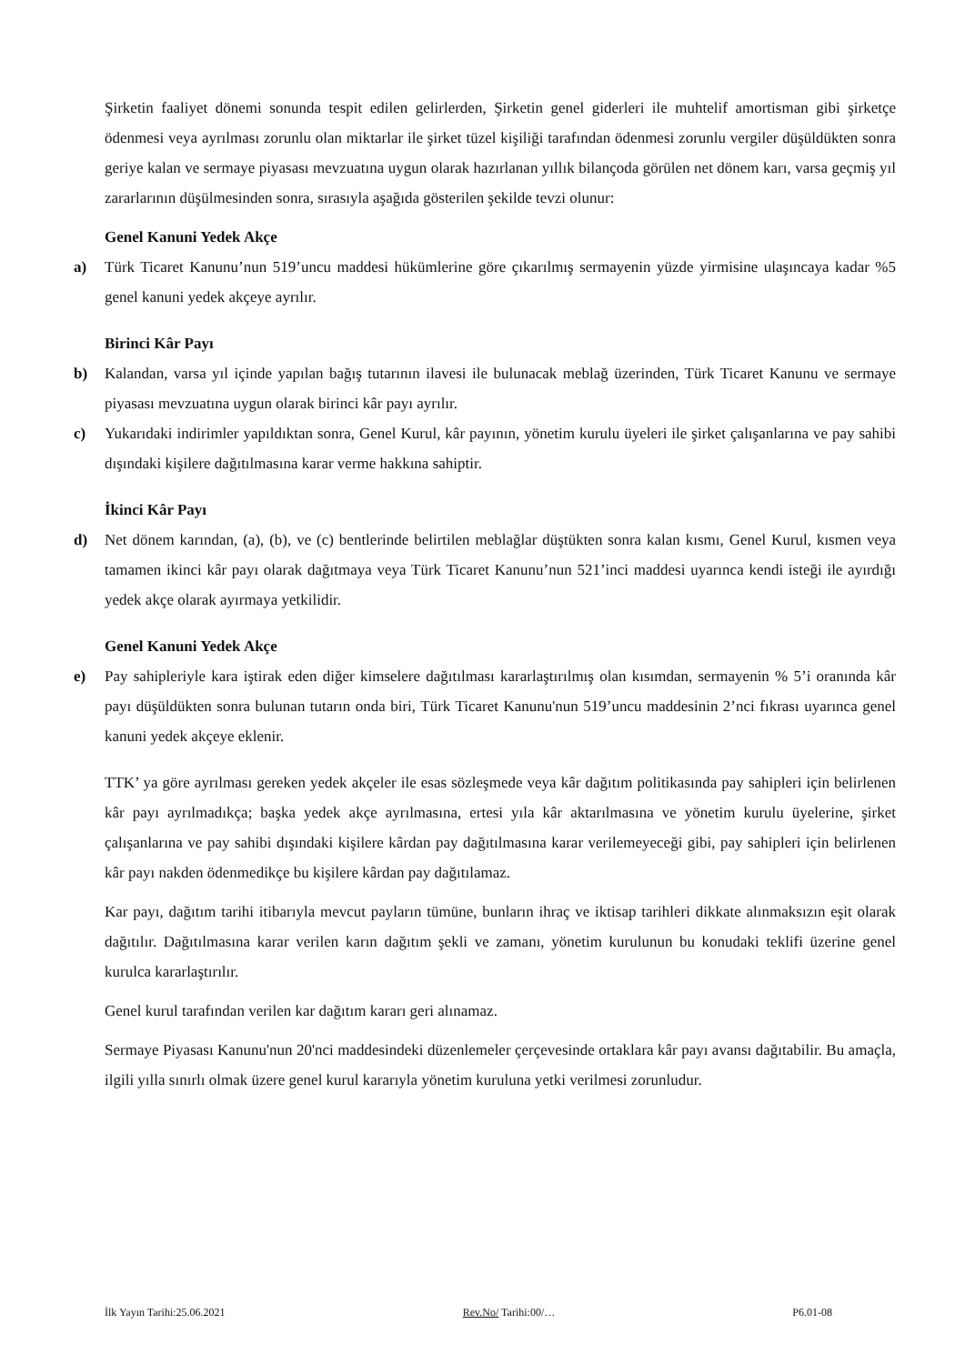Şirketin faaliyet dönemi sonunda tespit edilen gelirlerden, Şirketin genel giderleri ile muhtelif amortisman gibi şirketçe ödenmesi veya ayrılması zorunlu olan miktarlar ile şirket tüzel kişiliği tarafından ödenmesi zorunlu vergiler düşüldükten sonra geriye kalan ve sermaye piyasası mevzuatına uygun olarak hazırlanan yıllık bilançoda görülen net dönem karı, varsa geçmiş yıl zararlarının düşülmesinden sonra, sırasıyla aşağıda gösterilen şekilde tevzi olunur:
Genel Kanuni Yedek Akçe
a) Türk Ticaret Kanunu’nun 519’uncu maddesi hükümlerine göre çıkarılmış sermayenin yüzde yirmisine ulaşıncaya kadar %5 genel kanuni yedek akçeye ayrılır.
Birinci Kâr Payı
b) Kalandan, varsa yıl içinde yapılan bağış tutarının ilavesi ile bulunacak meblağ üzerinden, Türk Ticaret Kanunu ve sermaye piyasası mevzuatına uygun olarak birinci kâr payı ayrılır.
c) Yukarıdaki indirimler yapıldıktan sonra, Genel Kurul, kâr payının, yönetim kurulu üyeleri ile şirket çalışanlarına ve pay sahibi dışındaki kişilere dağıtılmasına karar verme hakkına sahiptir.
İkinci Kâr Payı
d) Net dönem karından, (a), (b), ve (c) bentlerinde belirtilen meblağlar düştükten sonra kalan kısmı, Genel Kurul, kısmen veya tamamen ikinci kâr payı olarak dağıtmaya veya Türk Ticaret Kanunu’nun 521’inci maddesi uyarınca kendi isteği ile ayırdığı yedek akçe olarak ayırmaya yetkilidir.
Genel Kanuni Yedek Akçe
e) Pay sahipleriyle kara iştirak eden diğer kimselere dağıtılması kararlaştırılmış olan kısımdan, sermayenin % 5’i oranında kâr payı düşüldükten sonra bulunan tutarın onda biri, Türk Ticaret Kanunu'nun 519’uncu maddesinin 2’nci fıkrası uyarınca genel kanuni yedek akçeye eklenir.
TTK’ ya göre ayrılması gereken yedek akçeler ile esas sözleşmede veya kâr dağıtım politikasında pay sahipleri için belirlenen kâr payı ayrılmadıkça; başka yedek akçe ayrılmasına, ertesi yıla kâr aktarılmasına ve yönetim kurulu üyelerine, şirket çalışanlarına ve pay sahibi dışındaki kişilere kârdan pay dağıtılmasına karar verilemeyeceği gibi, pay sahipleri için belirlenen kâr payı nakden ödenmedikçe bu kişilere kârdan pay dağıtılamaz.
Kar payı, dağıtım tarihi itibarıyla mevcut payların tümüne, bunların ihraç ve iktisap tarihleri dikkate alınmaksızın eşit olarak dağıtılır. Dağıtılmasına karar verilen karın dağıtım şekli ve zamanı, yönetim kurulunun bu konudaki teklifi üzerine genel kurulca kararlaştırılır.
Genel kurul tarafından verilen kar dağıtım kararı geri alınamaz.
Sermaye Piyasası Kanunu'nun 20'nci maddesindeki düzenlemeler çerçevesinde ortaklara kâr payı avansı dağıtabilir. Bu amaçla, ilgili yılla sınırlı olmak üzere genel kurul kararıyla yönetim kuruluna yetki verilmesi zorunludur.
İlk Yayın Tarihi:25.06.2021 Rev.No/ Tarihi:00/… P6.01-08